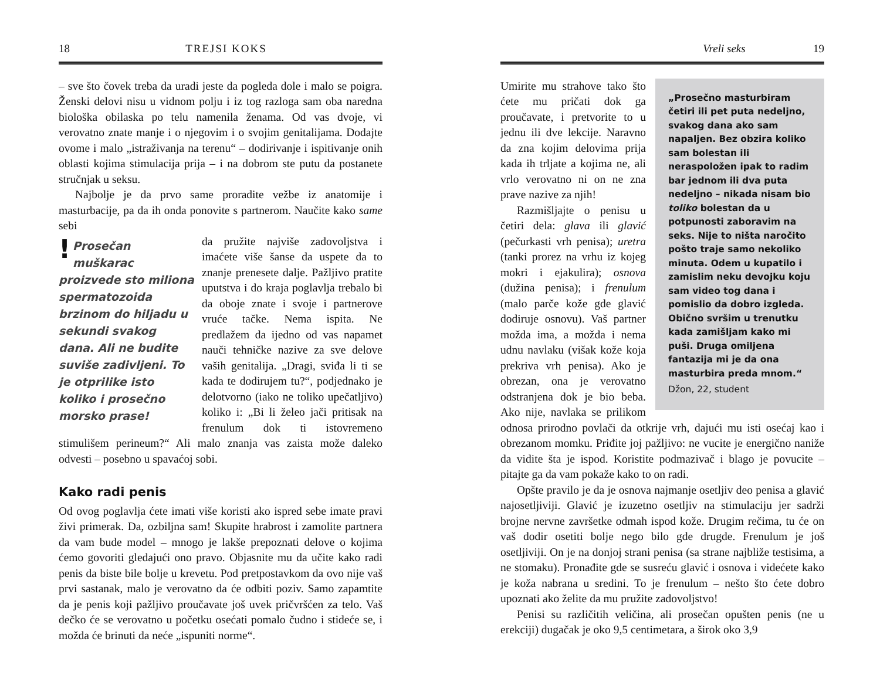18 TREJSI KOKS
– sve što čovek treba da uradi jeste da pogleda dole i malo se poigra. Ženski delovi nisu u vidnom polju i iz tog razloga sam oba naredna biološka obilaska po telu namenila ženama. Od vas dvoje, vi verovatno znate manje i o njegovim i o svojim genitalijama. Dodajte ovome i malo „istraživanja na terenu“ – dodirivanje i ispitivanje onih oblasti kojima stimulacija prija – i na dobrom ste putu da postanete stručnjak u seksu.
Najbolje je da prvo same proradite vežbe iz anatomije i masturbacije, pa da ih onda ponovite s partnerom. Naučite kako same sebi
! Prosečan muškarac proizvede sto miliona spermatozoida brzinom do hiljadu u sekundi svakog dana. Ali ne budite suviše zadivljeni. To je otprilike isto koliko i prosečno morsko prase!
da pružite najviše zadovoljstva i imaćete više šanse da uspete da to znanje prenesete dalje. Pažljivo pratite uputstva i do kraja poglavlja trebalo bi da oboje znate i svoje i partnerove vruće tačke. Nema ispita. Ne predlažem da ijedno od vas napamet nauči tehničke nazive za sve delove vaših genitalija. „Dragi, sviđa li ti se kada te dodirujem tu?“, podjednako je delotvorno (iako ne toliko upečatljivo) koliko i: „Bi li želeo jači pritisak na frenulum dok ti istovremeno stimulišem perineum?“ Ali malo znanja vas zaista može daleko odvesti – posebno u spavaćoj sobi.
Kako radi penis
Od ovog poglavlja ćete imati više koristi ako ispred sebe imate pravi živi primerak. Da, ozbiljna sam! Skupite hrabrost i zamolite partnera da vam bude model – mnogo je lakše prepoznati delove o kojima ćemo govoriti gledajući ono pravo. Objasnite mu da učite kako radi penis da biste bile bolje u krevetu. Pod pretpostavkom da ovo nije vaš prvi sastanak, malo je verovatno da će odbiti poziv. Samo zapamtite da je penis koji pažljivo proučavate još uvek pričvršćen za telo. Vaš dečko će se verovatno u početku osećati pomalo čudno i stideće se, i možda će brinuti da neće „ispuniti norme“.
Vreli seks 19
„Prosečno masturbiram četiri ili pet puta nedeljno, svakog dana ako sam napaljen. Bez obzira koliko sam bolestan ili neraspoložen ipak to radim bar jednom ili dva puta nedeljno – nikada nisam bio toliko bolestan da u potpunosti zaboravim na seks. Nije to ništa naročito pošto traje samo nekoliko minuta. Odem u kupatilo i zamislim neku devojku koju sam video tog dana i pomislio da dobro izgleda. Obično svršim u trenutku kada zamišljam kako mi puši. Druga omiljena fantazija mi je da ona masturbira preda mnom.“
Džon, 22, student
Umirite mu strahove tako što ćete mu pričati dok ga proučavate, i pretvorite to u jednu ili dve lekcije. Naravno da zna kojim delovima prija kada ih trljate a kojima ne, ali vrlo verovatno ni on ne zna prave nazive za njih!
Razmišljajte o penisu u četiri dela: glava ili glavić (pečurkasti vrh penisa); uretra (tanki prorez na vrhu iz kojeg mokri i ejakulira); osnova (dužina penisa); i frenulum (malo parče kože gde glavić dodiruje osnovu). Vaš partner možda ima, a možda i nema udnu navlaku (višak kože koja prekriva vrh penisa). Ako je obrezan, ona je verovatno odstranjena dok je bio beba. Ako nije, navlaka se prilikom odnosa prirodno povlači da otkrije vrh, dajući mu isti osećaj kao i obrezanom momku. Priđite joj pažljivo: ne vucite je energično naniže da vidite šta je ispod. Koristite podmazivač i blago je povucite – pitajte ga da vam pokaže kako to on radi.
Opšte pravilo je da je osnova najmanje osetljiv deo penisa a glavić najosetljiviji. Glavić je izuzetno osetljiv na stimulaciju jer sadrži brojne nervne završetke odmah ispod kože. Drugim rečima, tu će on vaš dodir osetiti bolje nego bilo gde drugde. Frenulum je još osetljiviji. On je na donjoj strani penisa (sa strane najbliže testisima, a ne stomaku). Pronađite gde se susreću glavić i osnova i videćete kako je koža nabrana u sredini. To je frenulum – nešto što ćete dobro upoznati ako želite da mu pružite zadovoljstvo!
Penisi su različitih veličina, ali prosečan opušten penis (ne u erekciji) dugačak je oko 9,5 centimetara, a širok oko 3,9